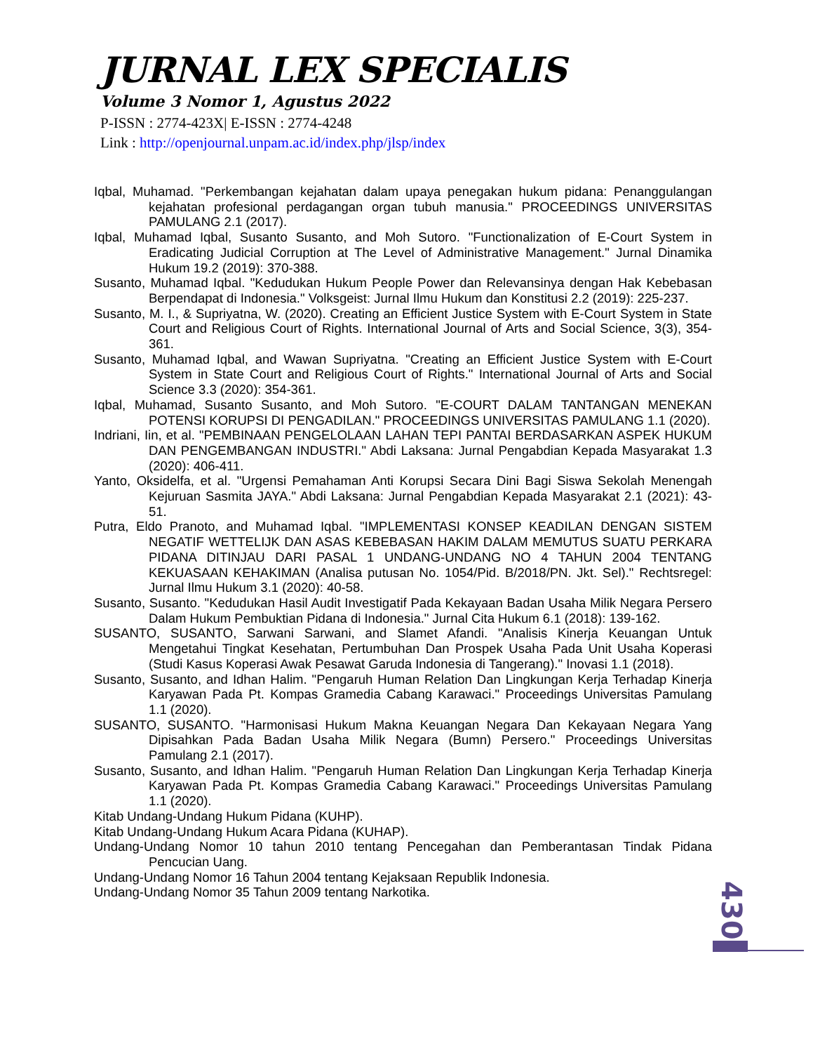JURNAL LEX SPECIALIS
Volume 3 Nomor 1, Agustus 2022
P-ISSN : 2774-423X| E-ISSN : 2774-4248
Link : http://openjournal.unpam.ac.id/index.php/jlsp/index
Iqbal, Muhamad. "Perkembangan kejahatan dalam upaya penegakan hukum pidana: Penanggulangan kejahatan profesional perdagangan organ tubuh manusia." PROCEEDINGS UNIVERSITAS PAMULANG 2.1 (2017).
Iqbal, Muhamad Iqbal, Susanto Susanto, and Moh Sutoro. "Functionalization of E-Court System in Eradicating Judicial Corruption at The Level of Administrative Management." Jurnal Dinamika Hukum 19.2 (2019): 370-388.
Susanto, Muhamad Iqbal. "Kedudukan Hukum People Power dan Relevansinya dengan Hak Kebebasan Berpendapat di Indonesia." Volksgeist: Jurnal Ilmu Hukum dan Konstitusi 2.2 (2019): 225-237.
Susanto, M. I., & Supriyatna, W. (2020). Creating an Efficient Justice System with E-Court System in State Court and Religious Court of Rights. International Journal of Arts and Social Science, 3(3), 354-361.
Susanto, Muhamad Iqbal, and Wawan Supriyatna. "Creating an Efficient Justice System with E-Court System in State Court and Religious Court of Rights." International Journal of Arts and Social Science 3.3 (2020): 354-361.
Iqbal, Muhamad, Susanto Susanto, and Moh Sutoro. "E-COURT DALAM TANTANGAN MENEKAN POTENSI KORUPSI DI PENGADILAN." PROCEEDINGS UNIVERSITAS PAMULANG 1.1 (2020).
Indriani, Iin, et al. "PEMBINAAN PENGELOLAAN LAHAN TEPI PANTAI BERDASARKAN ASPEK HUKUM DAN PENGEMBANGAN INDUSTRI." Abdi Laksana: Jurnal Pengabdian Kepada Masyarakat 1.3 (2020): 406-411.
Yanto, Oksidelfa, et al. "Urgensi Pemahaman Anti Korupsi Secara Dini Bagi Siswa Sekolah Menengah Kejuruan Sasmita JAYA." Abdi Laksana: Jurnal Pengabdian Kepada Masyarakat 2.1 (2021): 43-51.
Putra, Eldo Pranoto, and Muhamad Iqbal. "IMPLEMENTASI KONSEP KEADILAN DENGAN SISTEM NEGATIF WETTELIJK DAN ASAS KEBEBASAN HAKIM DALAM MEMUTUS SUATU PERKARA PIDANA DITINJAU DARI PASAL 1 UNDANG-UNDANG NO 4 TAHUN 2004 TENTANG KEKUASAAN KEHAKIMAN (Analisa putusan No. 1054/Pid. B/2018/PN. Jkt. Sel)." Rechtsregel: Jurnal Ilmu Hukum 3.1 (2020): 40-58.
Susanto, Susanto. "Kedudukan Hasil Audit Investigatif Pada Kekayaan Badan Usaha Milik Negara Persero Dalam Hukum Pembuktian Pidana di Indonesia." Jurnal Cita Hukum 6.1 (2018): 139-162.
SUSANTO, SUSANTO, Sarwani Sarwani, and Slamet Afandi. "Analisis Kinerja Keuangan Untuk Mengetahui Tingkat Kesehatan, Pertumbuhan Dan Prospek Usaha Pada Unit Usaha Koperasi (Studi Kasus Koperasi Awak Pesawat Garuda Indonesia di Tangerang)." Inovasi 1.1 (2018).
Susanto, Susanto, and Idhan Halim. "Pengaruh Human Relation Dan Lingkungan Kerja Terhadap Kinerja Karyawan Pada Pt. Kompas Gramedia Cabang Karawaci." Proceedings Universitas Pamulang 1.1 (2020).
SUSANTO, SUSANTO. "Harmonisasi Hukum Makna Keuangan Negara Dan Kekayaan Negara Yang Dipisahkan Pada Badan Usaha Milik Negara (Bumn) Persero." Proceedings Universitas Pamulang 2.1 (2017).
Susanto, Susanto, and Idhan Halim. "Pengaruh Human Relation Dan Lingkungan Kerja Terhadap Kinerja Karyawan Pada Pt. Kompas Gramedia Cabang Karawaci." Proceedings Universitas Pamulang 1.1 (2020).
Kitab Undang-Undang Hukum Pidana (KUHP).
Kitab Undang-Undang Hukum Acara Pidana (KUHAP).
Undang-Undang Nomor 10 tahun 2010 tentang Pencegahan dan Pemberantasan Tindak Pidana Pencucian Uang.
Undang-Undang Nomor 16 Tahun 2004 tentang Kejaksaan Republik Indonesia.
Undang-Undang Nomor 35 Tahun 2009 tentang Narkotika.
430